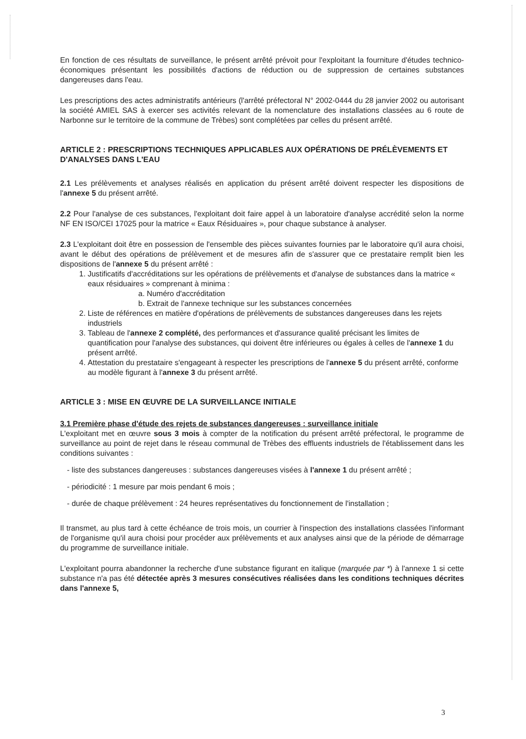En fonction de ces résultats de surveillance, le présent arrêté prévoit pour l'exploitant la fourniture d'études technico-économiques présentant les possibilités d'actions de réduction ou de suppression de certaines substances dangereuses dans l'eau.
Les prescriptions des actes administratifs antérieurs (l'arrêté préfectoral N° 2002-0444 du 28 janvier 2002 ou autorisant la société AMIEL SAS à exercer ses activités relevant de la nomenclature des installations classées au 6 route de Narbonne sur le territoire de la commune de Trèbes) sont complétées par celles du présent arrêté.
ARTICLE 2 : PRESCRIPTIONS TECHNIQUES APPLICABLES AUX OPÉRATIONS DE PRÉLÈVEMENTS ET D'ANALYSES DANS L'EAU
2.1 Les prélèvements et analyses réalisés en application du présent arrêté doivent respecter les dispositions de l'annexe 5 du présent arrêté.
2.2 Pour l'analyse de ces substances, l'exploitant doit faire appel à un laboratoire d'analyse accrédité selon la norme NF EN ISO/CEI 17025 pour la matrice « Eaux Résiduaires », pour chaque substance à analyser.
2.3 L'exploitant doit être en possession de l'ensemble des pièces suivantes fournies par le laboratoire qu'il aura choisi, avant le début des opérations de prélèvement et de mesures afin de s'assurer que ce prestataire remplit bien les dispositions de l'annexe 5 du présent arrêté :
1. Justificatifs d'accréditations sur les opérations de prélèvements et d'analyse de substances dans la matrice « eaux résiduaires » comprenant à minima :
a. Numéro d'accréditation
b. Extrait de l'annexe technique sur les substances concernées
2. Liste de références en matière d'opérations de prélèvements de substances dangereuses dans les rejets industriels
3. Tableau de l'annexe 2 complété, des performances et d'assurance qualité précisant les limites de quantification pour l'analyse des substances, qui doivent être inférieures ou égales à celles de l'annexe 1 du présent arrêté.
4. Attestation du prestataire s'engageant à respecter les prescriptions de l'annexe 5 du présent arrêté, conforme au modèle figurant à l'annexe 3 du présent arrêté.
ARTICLE 3 : MISE EN ŒUVRE DE LA SURVEILLANCE INITIALE
3.1 Première phase d'étude des rejets de substances dangereuses : surveillance initiale
L'exploitant met en œuvre sous 3 mois à compter de la notification du présent arrêté préfectoral, le programme de surveillance au point de rejet dans le réseau communal de Trèbes des effluents industriels de l'établissement dans les conditions suivantes :
- liste des substances dangereuses : substances dangereuses visées à l'annexe 1 du présent arrêté ;
- périodicité : 1 mesure par mois pendant 6 mois ;
- durée de chaque prélèvement : 24 heures représentatives du fonctionnement de l'installation ;
Il transmet, au plus tard à cette échéance de trois mois, un courrier à l'inspection des installations classées l'informant de l'organisme qu'il aura choisi pour procéder aux prélèvements et aux analyses ainsi que de la période de démarrage du programme de surveillance initiale.
L'exploitant pourra abandonner la recherche d'une substance figurant en italique (marquée par *) à l'annexe 1 si cette substance n'a pas été détectée après 3 mesures consécutives réalisées dans les conditions techniques décrites dans l'annexe 5,
3